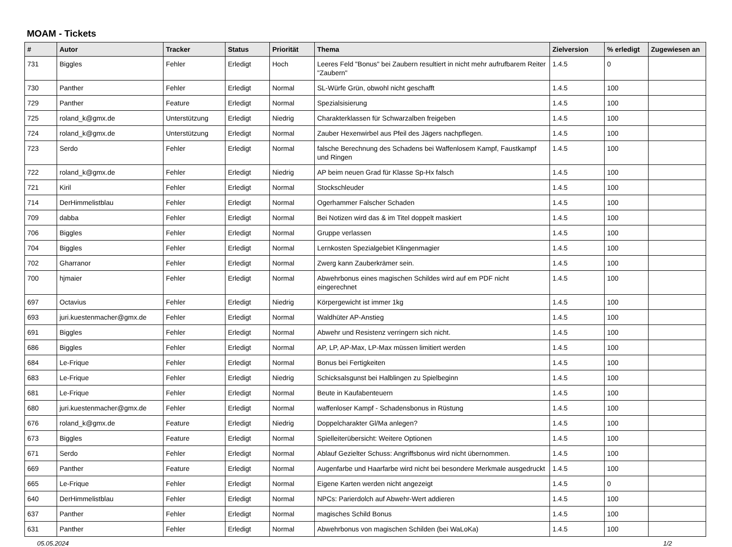MOAM - Tickets
| # | Autor | Tracker | Status | Priorität | Thema | Zielversion | % erledigt | Zugewiesen an |
| --- | --- | --- | --- | --- | --- | --- | --- | --- |
| 731 | Biggles | Fehler | Erledigt | Hoch | Leeres Feld "Bonus" bei Zaubern resultiert in nicht mehr aufrufbarem Reiter "Zaubern" | 1.4.5 | 0 | |
| 730 | Panther | Fehler | Erledigt | Normal | SL-Würfe Grün, obwohl nicht geschafft | 1.4.5 | 100 | |
| 729 | Panther | Feature | Erledigt | Normal | Spezialsisierung | 1.4.5 | 100 | |
| 725 | roland_k@gmx.de | Unterstützung | Erledigt | Niedrig | Charakterklassen für Schwarzalben freigeben | 1.4.5 | 100 | |
| 724 | roland_k@gmx.de | Unterstützung | Erledigt | Normal | Zauber Hexenwirbel aus Pfeil des Jägers nachpflegen. | 1.4.5 | 100 | |
| 723 | Serdo | Fehler | Erledigt | Normal | falsche Berechnung des Schadens bei Waffenlosem Kampf, Faustkampf und Ringen | 1.4.5 | 100 | |
| 722 | roland_k@gmx.de | Fehler | Erledigt | Niedrig | AP beim neuen Grad für Klasse Sp-Hx falsch | 1.4.5 | 100 | |
| 721 | Kiril | Fehler | Erledigt | Normal | Stockschleuder | 1.4.5 | 100 | |
| 714 | DerHimmelistblau | Fehler | Erledigt | Normal | Ogerhammer Falscher Schaden | 1.4.5 | 100 | |
| 709 | dabba | Fehler | Erledigt | Normal | Bei Notizen wird das & im Titel doppelt maskiert | 1.4.5 | 100 | |
| 706 | Biggles | Fehler | Erledigt | Normal | Gruppe verlassen | 1.4.5 | 100 | |
| 704 | Biggles | Fehler | Erledigt | Normal | Lernkosten Spezialgebiet Klingenmagier | 1.4.5 | 100 | |
| 702 | Gharranor | Fehler | Erledigt | Normal | Zwerg kann Zauberkrämer sein. | 1.4.5 | 100 | |
| 700 | hjmaier | Fehler | Erledigt | Normal | Abwehrbonus eines magischen Schildes wird auf em PDF nicht eingerechnet | 1.4.5 | 100 | |
| 697 | Octavius | Fehler | Erledigt | Niedrig | Körpergewicht ist immer 1kg | 1.4.5 | 100 | |
| 693 | juri.kuestenmacher@gmx.de | Fehler | Erledigt | Normal | Waldhüter AP-Anstieg | 1.4.5 | 100 | |
| 691 | Biggles | Fehler | Erledigt | Normal | Abwehr und Resistenz verringern sich nicht. | 1.4.5 | 100 | |
| 686 | Biggles | Fehler | Erledigt | Normal | AP, LP, AP-Max, LP-Max müssen limitiert werden | 1.4.5 | 100 | |
| 684 | Le-Frique | Fehler | Erledigt | Normal | Bonus bei Fertigkeiten | 1.4.5 | 100 | |
| 683 | Le-Frique | Fehler | Erledigt | Niedrig | Schicksalsgunst bei Halblingen zu Spielbeginn | 1.4.5 | 100 | |
| 681 | Le-Frique | Fehler | Erledigt | Normal | Beute in Kaufabenteuern | 1.4.5 | 100 | |
| 680 | juri.kuestenmacher@gmx.de | Fehler | Erledigt | Normal | waffenloser Kampf - Schadensbonus in Rüstung | 1.4.5 | 100 | |
| 676 | roland_k@gmx.de | Feature | Erledigt | Niedrig | Doppelcharakter Gl/Ma anlegen? | 1.4.5 | 100 | |
| 673 | Biggles | Feature | Erledigt | Normal | Spielleiterübersicht: Weitere Optionen | 1.4.5 | 100 | |
| 671 | Serdo | Fehler | Erledigt | Normal | Ablauf Gezielter Schuss: Angriffsbonus wird nicht übernommen. | 1.4.5 | 100 | |
| 669 | Panther | Feature | Erledigt | Normal | Augenfarbe und Haarfarbe wird nicht bei besondere Merkmale ausgedruckt | 1.4.5 | 100 | |
| 665 | Le-Frique | Fehler | Erledigt | Normal | Eigene Karten werden nicht angezeigt | 1.4.5 | 0 | |
| 640 | DerHimmelistblau | Fehler | Erledigt | Normal | NPCs: Parierdolch auf Abwehr-Wert addieren | 1.4.5 | 100 | |
| 637 | Panther | Fehler | Erledigt | Normal | magisches Schild Bonus | 1.4.5 | 100 | |
| 631 | Panther | Fehler | Erledigt | Normal | Abwehrbonus von magischen Schilden (bei WaLoKa) | 1.4.5 | 100 | |
05.05.2024 1/2